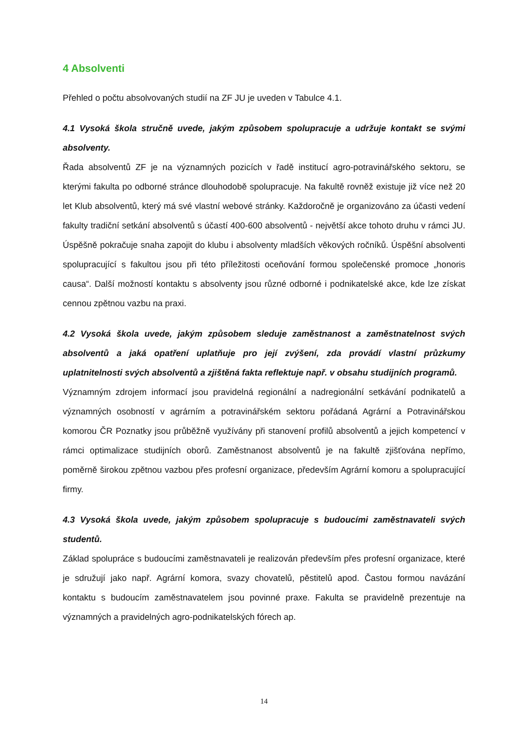4 Absolventi
Přehled o počtu absolvovaných studií na ZF JU je uveden v Tabulce 4.1.
4.1 Vysoká škola stručně uvede, jakým způsobem spolupracuje a udržuje kontakt se svými absolventy.
Řada absolventů ZF je na významných pozicích v řadě institucí agro-potravinářského sektoru, se kterými fakulta po odborné stránce dlouhodobě spolupracuje. Na fakultě rovněž existuje již více než 20 let Klub absolventů, který má své vlastní webové stránky. Každoročně je organizováno za účasti vedení fakulty tradiční setkání absolventů s účastí 400-600 absolventů - největší akce tohoto druhu v rámci JU. Úspěšně pokračuje snaha zapojit do klubu i absolventy mladších věkových ročníků. Úspěšní absolventi spolupracující s fakultou jsou při této příležitosti oceňování formou společenské promoce „honoris causa“. Další možností kontaktu s absolventy jsou různé odborné i podnikatelské akce, kde lze získat cennou zpětnou vazbu na praxi.
4.2 Vysoká škola uvede, jakým způsobem sleduje zaměstnanost a zaměstnatelnost svých absolventů a jaká opatření uplatňuje pro její zvýšení, zda provádí vlastní průzkumy uplatnitelnosti svých absolventů a zjištěná fakta reflektuje např. v obsahu studijních programů.
Významným zdrojem informací jsou pravidelná regionální a nadregionální setkávání podnikatelů a významných osobností v agrárním a potravinářském sektoru pořádaná Agrární a Potravinářskou komorou ČR Poznatky jsou průběžně využívány při stanovení profilů absolventů a jejich kompetencí v rámci optimalizace studijních oborů. Zaměstnanost absolventů je na fakultě zjišťována nepřímo, poměrně širokou zpětnou vazbou přes profesní organizace, především Agrární komoru a spolupracující firmy.
4.3 Vysoká škola uvede, jakým způsobem spolupracuje s budoucími zaměstnavateli svých studentů.
Základ spolupráce s budoucími zaměstnavateli je realizován především přes profesní organizace, které je sdružují jako např. Agrární komora, svazy chovatelů, pěstitelů apod. Častou formou navázání kontaktu s budoucím zaměstnavatelem jsou povinné praxe. Fakulta se pravidelně prezentuje na významných a pravidelných agro-podnikatelských fórech ap.
14